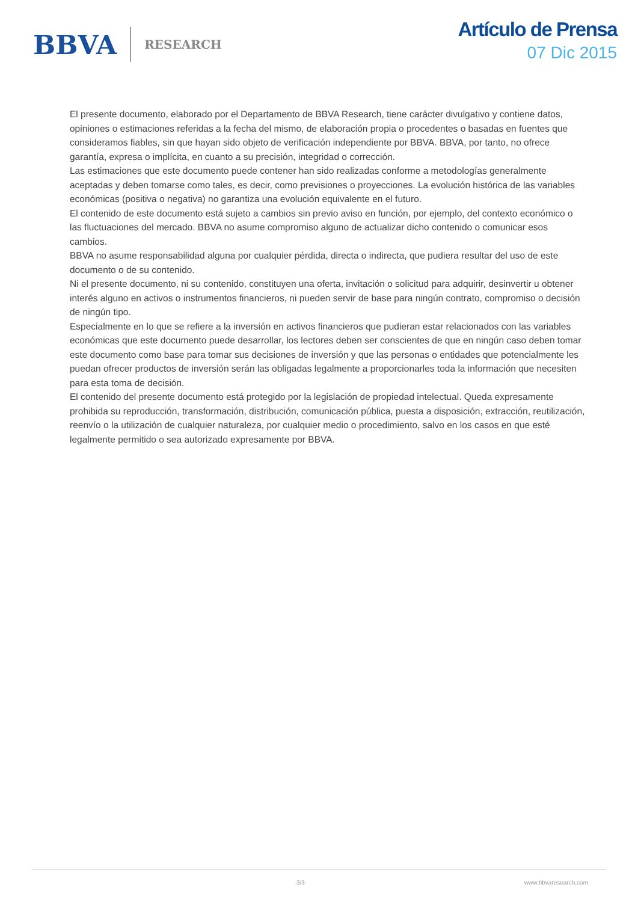BBVA RESEARCH
Artículo de Prensa
07 Dic 2015
El presente documento, elaborado por el Departamento de BBVA Research, tiene carácter divulgativo y contiene datos, opiniones o estimaciones referidas a la fecha del mismo, de elaboración propia o procedentes o basadas en fuentes que consideramos fiables, sin que hayan sido objeto de verificación independiente por BBVA. BBVA, por tanto, no ofrece garantía, expresa o implícita, en cuanto a su precisión, integridad o corrección.
Las estimaciones que este documento puede contener han sido realizadas conforme a metodologías generalmente aceptadas y deben tomarse como tales, es decir, como previsiones o proyecciones. La evolución histórica de las variables económicas (positiva o negativa) no garantiza una evolución equivalente en el futuro.
El contenido de este documento está sujeto a cambios sin previo aviso en función, por ejemplo, del contexto económico o las fluctuaciones del mercado. BBVA no asume compromiso alguno de actualizar dicho contenido o comunicar esos cambios.
BBVA no asume responsabilidad alguna por cualquier pérdida, directa o indirecta, que pudiera resultar del uso de este documento o de su contenido.
Ni el presente documento, ni su contenido, constituyen una oferta, invitación o solicitud para adquirir, desinvertir u obtener interés alguno en activos o instrumentos financieros, ni pueden servir de base para ningún contrato, compromiso o decisión de ningún tipo.
Especialmente en lo que se refiere a la inversión en activos financieros que pudieran estar relacionados con las variables económicas que este documento puede desarrollar, los lectores deben ser conscientes de que en ningún caso deben tomar este documento como base para tomar sus decisiones de inversión y que las personas o entidades que potencialmente les puedan ofrecer productos de inversión serán las obligadas legalmente a proporcionarles toda la información que necesiten para esta toma de decisión.
El contenido del presente documento está protegido por la legislación de propiedad intelectual. Queda expresamente prohibida su reproducción, transformación, distribución, comunicación pública, puesta a disposición, extracción, reutilización, reenvío o la utilización de cualquier naturaleza, por cualquier medio o procedimiento, salvo en los casos en que esté legalmente permitido o sea autorizado expresamente por BBVA.
3/3 www.bbvaresearch.com